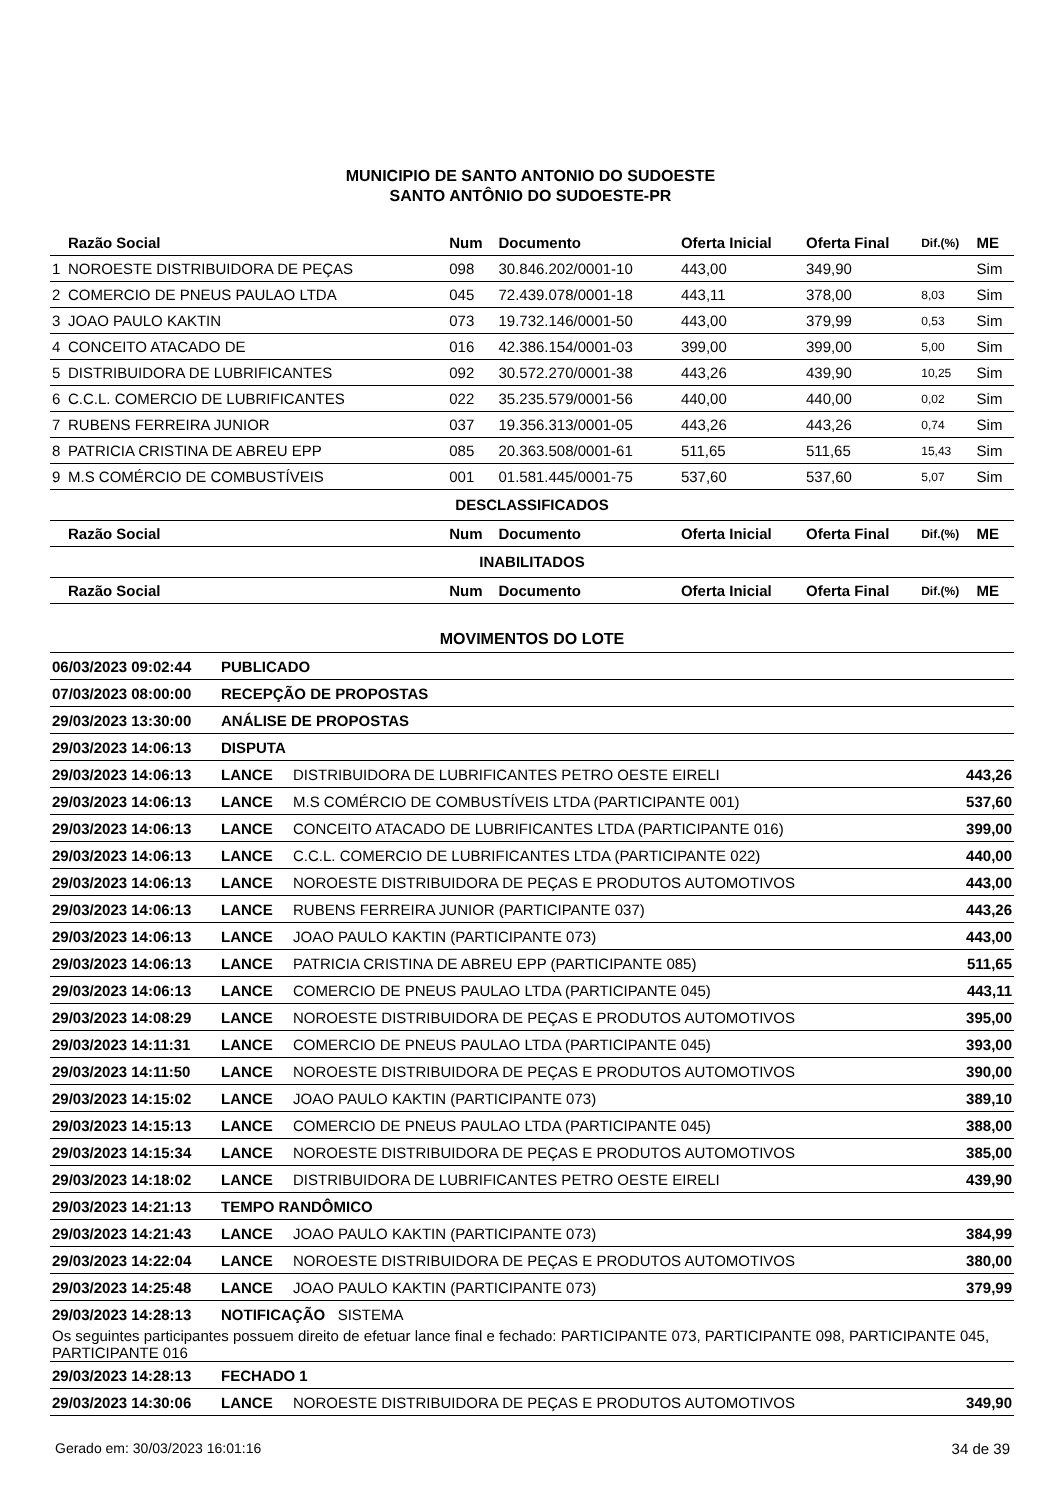MUNICIPIO DE SANTO ANTONIO DO SUDOESTE
SANTO ANTÔNIO DO SUDOESTE-PR
| | Razão Social | Num | Documento | Oferta Inicial | Oferta Final | Dif.(%) | ME |
| --- | --- | --- | --- | --- | --- | --- | --- |
| 1 | NOROESTE DISTRIBUIDORA DE PEÇAS | 098 | 30.846.202/0001-10 | 443,00 | 349,90 | | Sim |
| 2 | COMERCIO DE PNEUS PAULAO LTDA | 045 | 72.439.078/0001-18 | 443,11 | 378,00 | 8,03 | Sim |
| 3 | JOAO PAULO KAKTIN | 073 | 19.732.146/0001-50 | 443,00 | 379,99 | 0,53 | Sim |
| 4 | CONCEITO ATACADO DE | 016 | 42.386.154/0001-03 | 399,00 | 399,00 | 5,00 | Sim |
| 5 | DISTRIBUIDORA DE LUBRIFICANTES | 092 | 30.572.270/0001-38 | 443,26 | 439,90 | 10,25 | Sim |
| 6 | C.C.L. COMERCIO DE LUBRIFICANTES | 022 | 35.235.579/0001-56 | 440,00 | 440,00 | 0,02 | Sim |
| 7 | RUBENS FERREIRA JUNIOR | 037 | 19.356.313/0001-05 | 443,26 | 443,26 | 0,74 | Sim |
| 8 | PATRICIA CRISTINA DE ABREU EPP | 085 | 20.363.508/0001-61 | 511,65 | 511,65 | 15,43 | Sim |
| 9 | M.S COMÉRCIO DE COMBUSTÍVEIS | 001 | 01.581.445/0001-75 | 537,60 | 537,60 | 5,07 | Sim |
| DESCLASSIFICADOS | | | | | | | |
| | Razão Social | Num | Documento | Oferta Inicial | Oferta Final | Dif.(%) | ME |
| INABILITADOS | | | | | | | |
| | Razão Social | Num | Documento | Oferta Inicial | Oferta Final | Dif.(%) | ME |
MOVIMENTOS DO LOTE
| 06/03/2023 09:02:44 | PUBLICADO | | |
| 07/03/2023 08:00:00 | RECEPÇÃO DE PROPOSTAS | | |
| 29/03/2023 13:30:00 | ANÁLISE DE PROPOSTAS | | |
| 29/03/2023 14:06:13 | DISPUTA | | |
| 29/03/2023 14:06:13 | LANCE | DISTRIBUIDORA DE LUBRIFICANTES PETRO OESTE EIRELI | 443,26 |
| 29/03/2023 14:06:13 | LANCE | M.S COMÉRCIO DE COMBUSTÍVEIS LTDA (PARTICIPANTE 001) | 537,60 |
| 29/03/2023 14:06:13 | LANCE | CONCEITO ATACADO DE LUBRIFICANTES LTDA (PARTICIPANTE 016) | 399,00 |
| 29/03/2023 14:06:13 | LANCE | C.C.L. COMERCIO DE LUBRIFICANTES LTDA (PARTICIPANTE 022) | 440,00 |
| 29/03/2023 14:06:13 | LANCE | NOROESTE DISTRIBUIDORA DE PEÇAS E PRODUTOS AUTOMOTIVOS | 443,00 |
| 29/03/2023 14:06:13 | LANCE | RUBENS FERREIRA JUNIOR (PARTICIPANTE 037) | 443,26 |
| 29/03/2023 14:06:13 | LANCE | JOAO PAULO KAKTIN (PARTICIPANTE 073) | 443,00 |
| 29/03/2023 14:06:13 | LANCE | PATRICIA CRISTINA DE ABREU EPP (PARTICIPANTE 085) | 511,65 |
| 29/03/2023 14:06:13 | LANCE | COMERCIO DE PNEUS PAULAO LTDA (PARTICIPANTE 045) | 443,11 |
| 29/03/2023 14:08:29 | LANCE | NOROESTE DISTRIBUIDORA DE PEÇAS E PRODUTOS AUTOMOTIVOS | 395,00 |
| 29/03/2023 14:11:31 | LANCE | COMERCIO DE PNEUS PAULAO LTDA (PARTICIPANTE 045) | 393,00 |
| 29/03/2023 14:11:50 | LANCE | NOROESTE DISTRIBUIDORA DE PEÇAS E PRODUTOS AUTOMOTIVOS | 390,00 |
| 29/03/2023 14:15:02 | LANCE | JOAO PAULO KAKTIN (PARTICIPANTE 073) | 389,10 |
| 29/03/2023 14:15:13 | LANCE | COMERCIO DE PNEUS PAULAO LTDA (PARTICIPANTE 045) | 388,00 |
| 29/03/2023 14:15:34 | LANCE | NOROESTE DISTRIBUIDORA DE PEÇAS E PRODUTOS AUTOMOTIVOS | 385,00 |
| 29/03/2023 14:18:02 | LANCE | DISTRIBUIDORA DE LUBRIFICANTES PETRO OESTE EIRELI | 439,90 |
| 29/03/2023 14:21:13 | TEMPO RANDÔMICO | | |
| 29/03/2023 14:21:43 | LANCE | JOAO PAULO KAKTIN (PARTICIPANTE 073) | 384,99 |
| 29/03/2023 14:22:04 | LANCE | NOROESTE DISTRIBUIDORA DE PEÇAS E PRODUTOS AUTOMOTIVOS | 380,00 |
| 29/03/2023 14:25:48 | LANCE | JOAO PAULO KAKTIN (PARTICIPANTE 073) | 379,99 |
| 29/03/2023 14:28:13 | NOTIFICAÇÃO SISTEMA | | |
| Os seguintes participantes possuem direito de efetuar lance final e fechado: PARTICIPANTE 073, PARTICIPANTE 098, PARTICIPANTE 045, PARTICIPANTE 016 | | | |
| 29/03/2023 14:28:13 | FECHADO 1 | | |
| 29/03/2023 14:30:06 | LANCE | NOROESTE DISTRIBUIDORA DE PEÇAS E PRODUTOS AUTOMOTIVOS | 349,90 |
Gerado em: 30/03/2023 16:01:16 34 de 39